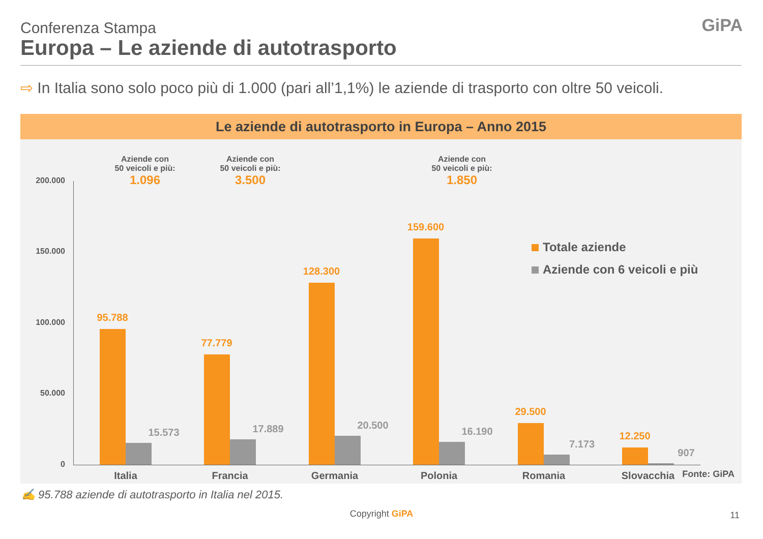Conferenza Stampa
Europa – Le aziende di autotrasporto
GiPA
⇨ In Italia sono solo poco più di 1.000 (pari all’1,1%) le aziende di trasporto con oltre 50 veicoli.
Le aziende di autotrasporto in Europa – Anno 2015
200.000
150.000
100.000
50.000
0
Aziende con
50 veicoli e più:
1.096
Aziende con
50 veicoli e più:
3.500
Aziende con
50 veicoli e più:
1.850
95.788
15.573
77.779
17.889
128.300
20.500
159.600
16.190
29.500
7.173
12.250
907
Italia Francia Germania Polonia Romania Slovacchia
Totale aziende
Aziende con 6 veicoli e più
Fonte: GiPA
✍ 95.788 aziende di autotrasporto in Italia nel 2015.
Copyright GiPA 11